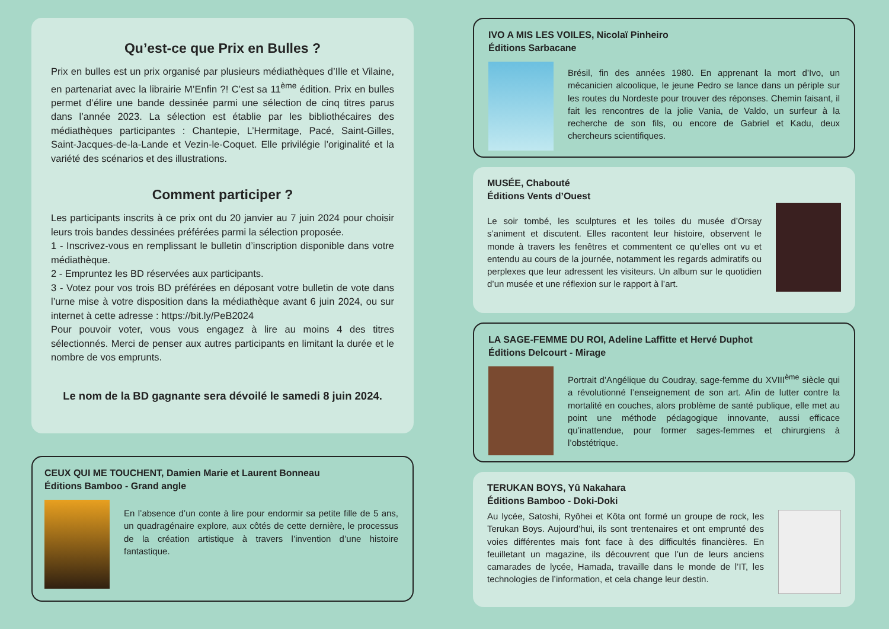Qu’est-ce que Prix en Bulles ?
Prix en bulles est un prix organisé par plusieurs médiathèques d’Ille et Vilaine, en partenariat avec la librairie M’Enfin ?! C’est sa 11<sup>ème</sup> édition. Prix en bulles permet d’élire une bande dessinée parmi une sélection de cinq titres parus dans l’année 2023. La sélection est établie par les bibliothécaires des médiathèques participantes : Chantepie, L’Hermitage, Pacé, Saint-Gilles, Saint-Jacques-de-la-Lande et Vezin-le-Coquet. Elle privilégie l’originalité et la variété des scénarios et des illustrations.
Comment participer ?
Les participants inscrits à ce prix ont du 20 janvier au 7 juin 2024 pour choisir leurs trois bandes dessinées préférées parmi la sélection proposée.
1 - Inscrivez-vous en remplissant le bulletin d’inscription disponible dans votre médiathèque.
2 - Empruntez les BD réservées aux participants.
3 - Votez pour vos trois BD préférées en déposant votre bulletin de vote dans l’urne mise à votre disposition dans la médiathèque avant 6 juin 2024, ou sur internet à cette adresse : https://bit.ly/PeB2024
Pour pouvoir voter, vous vous engagez à lire au moins 4 des titres sélectionnés. Merci de penser aux autres participants en limitant la durée et le nombre de vos emprunts.
Le nom de la BD gagnante sera dévoilé le samedi 8 juin 2024.
CEUX QUI ME TOUCHENT, Damien Marie et Laurent Bonneau
Éditions Bamboo - Grand angle
En l’absence d’un conte à lire pour endormir sa petite fille de 5 ans, un quadragénaire explore, aux côtés de cette dernière, le processus de la création artistique à travers l’invention d’une histoire fantastique.
IVO A MIS LES VOILES, Nicolaï Pinheiro
Éditions Sarbacane
Brésil, fin des années 1980. En apprenant la mort d’Ivo, un mécanicien alcoolique, le jeune Pedro se lance dans un périple sur les routes du Nordeste pour trouver des réponses. Chemin faisant, il fait les rencontres de la jolie Vania, de Valdo, un surfeur à la recherche de son fils, ou encore de Gabriel et Kadu, deux chercheurs scientifiques.
MUSÉE, Chabouté
Éditions Vents d’Ouest
Le soir tombé, les sculptures et les toiles du musée d’Orsay s’animent et discutent. Elles racontent leur histoire, observent le monde à travers les fenêtres et commentent ce qu’elles ont vu et entendu au cours de la journée, notamment les regards admiratifs ou perplexes que leur adressent les visiteurs. Un album sur le quotidien d’un musée et une réflexion sur le rapport à l’art.
LA SAGE-FEMME DU ROI, Adeline Laffitte et Hervé Duphot
Éditions Delcourt - Mirage
Portrait d’Angélique du Coudray, sage-femme du XVIII<sup>ème</sup> siècle qui a révolutionné l’enseignement de son art. Afin de lutter contre la mortalité en couches, alors problème de santé publique, elle met au point une méthode pédagogique innovante, aussi efficace qu’inattendue, pour former sages-femmes et chirurgiens à l’obstétrique.
TERUKAN BOYS, Yû Nakahara
Éditions Bamboo - Doki-Doki
Au lycée, Satoshi, Ryôhei et Kôta ont formé un groupe de rock, les Terukan Boys. Aujourd’hui, ils sont trentenaires et ont emprunté des voies différentes mais font face à des difficultés financières. En feuilletant un magazine, ils découvrent que l’un de leurs anciens camarades de lycée, Hamada, travaille dans le monde de l’IT, les technologies de l’information, et cela change leur destin.